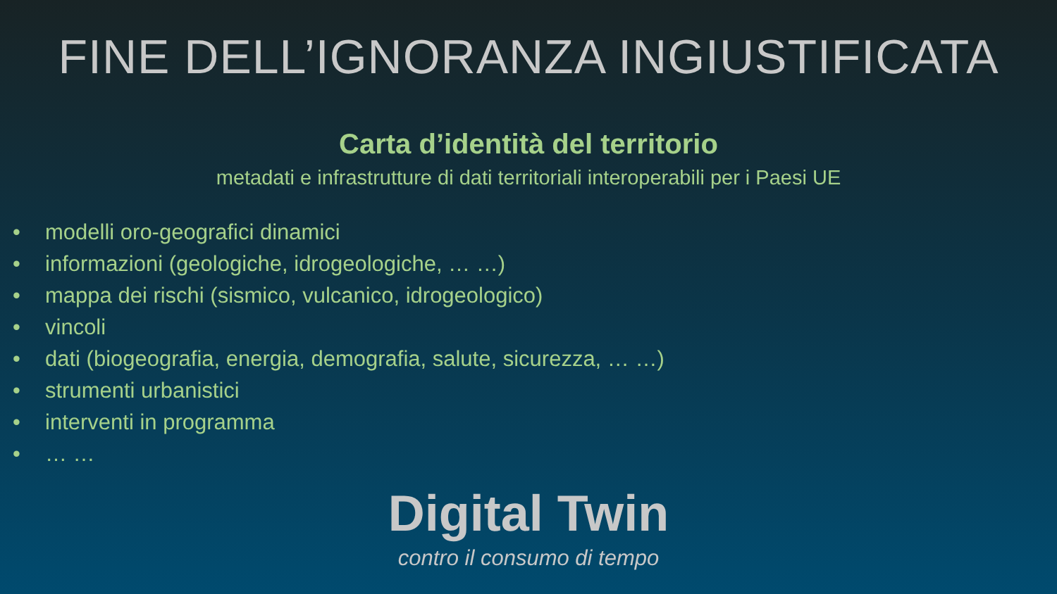FINE DELL’IGNORANZA INGIUSTIFICATA
Carta d’identità del territorio
metadati e infrastrutture di dati territoriali interoperabili per i Paesi UE
• modelli oro-geografici dinamici
• informazioni (geologiche, idrogeologiche, … …)
• mappa dei rischi (sismico, vulcanico, idrogeologico)
• vincoli
• dati (biogeografia, energia, demografia, salute, sicurezza, … …)
• strumenti urbanistici
• interventi in programma
• … …
Digital Twin
contro il consumo di tempo